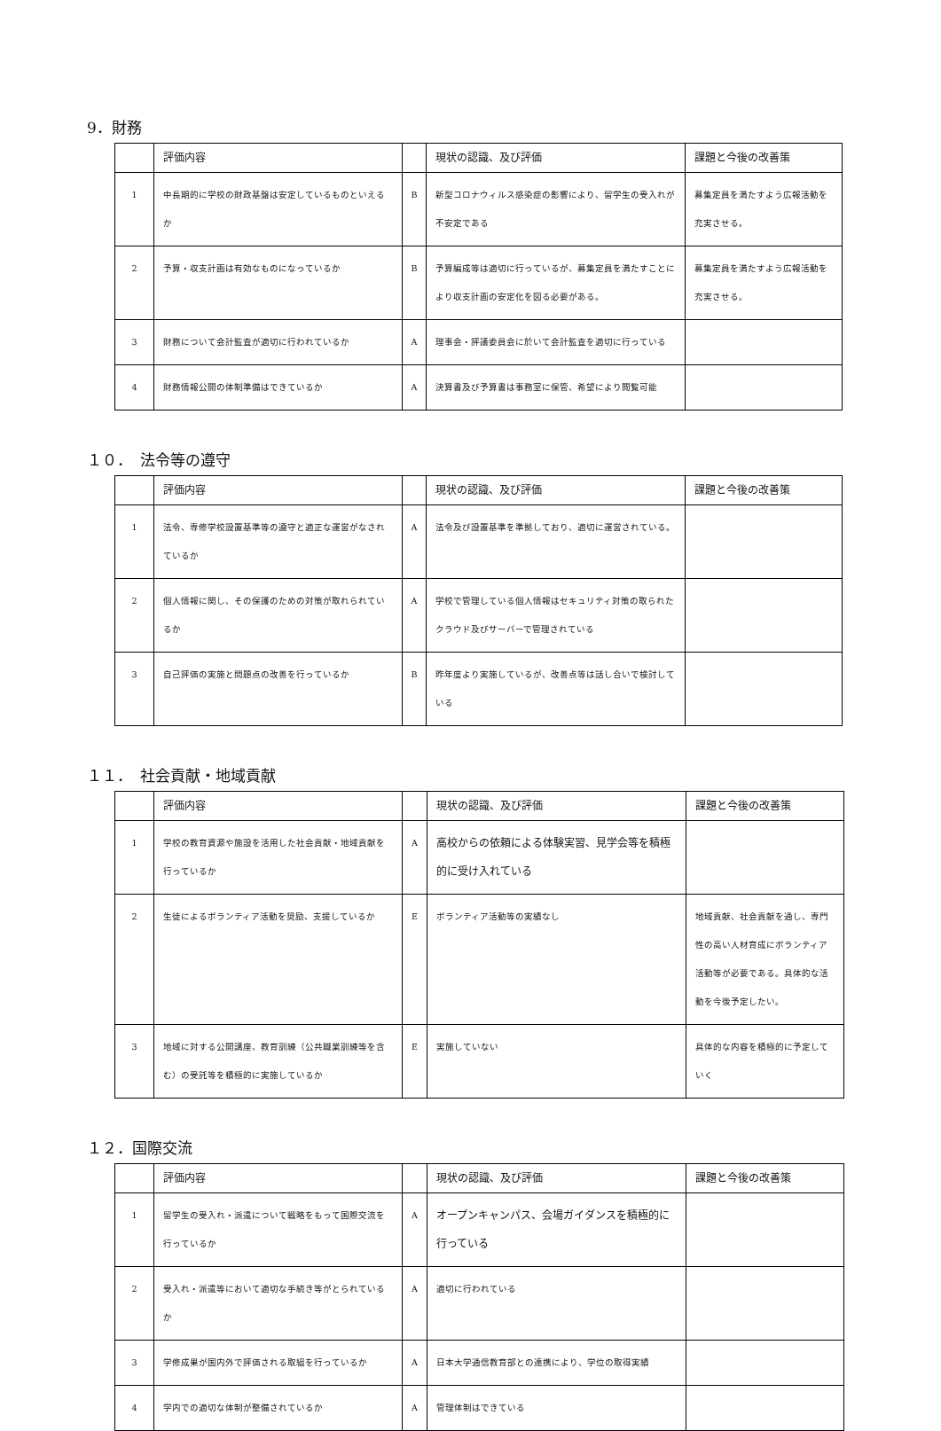9．財務
| | 評価内容 | | 現状の認識、及び評価 | 課題と今後の改善策 |
| 1 | 中長期的に学校の財政基盤は安定しているものといえるか | B | 新型コロナウィルス感染症の影響により、留学生の受入れが不安定である | 募集定員を満たすよう広報活動を充実させる。 |
| 2 | 予算・収支計画は有効なものになっているか | B | 予算編成等は適切に行っているが、募集定員を満たすことにより収支計画の安定化を図る必要がある。 | 募集定員を満たすよう広報活動を充実させる。 |
| 3 | 財務について会計監査が適切に行われているか | A | 理事会・評議委員会に於いて会計監査を適切に行っている | |
| 4 | 財務情報公開の体制準備はできているか | A | 決算書及び予算書は事務室に保管、希望により閲覧可能 | |
１０．　法令等の遵守
| | 評価内容 | | 現状の認識、及び評価 | 課題と今後の改善策 |
| 1 | 法令、専修学校設置基準等の遵守と適正な運営がなされているか | A | 法令及び設置基準を準拠しており、適切に運営されている。 | |
| 2 | 個人情報に関し、その保護のための対策が取れられているか | A | 学校で管理している個人情報はセキュリティ対策の取られたクラウド及びサーバーで管理されている | |
| 3 | 自己評価の実施と問題点の改善を行っているか | B | 昨年度より実施しているが、改善点等は話し合いで検討している | |
１１．　社会貢献・地域貢献
| | 評価内容 | | 現状の認識、及び評価 | 課題と今後の改善策 |
| 1 | 学校の教育資源や施設を活用した社会貢献・地域貢献を行っているか | A | 高校からの依頼による体験実習、見学会等を積極的に受け入れている | |
| 2 | 生徒によるボランティア活動を奨励、支援しているか | E | ボランティア活動等の実績なし | 地域貢献、社会貢献を通し、専門性の高い人材育成にボランティア活動等が必要である。具体的な活動を今後予定したい。 |
| 3 | 地域に対する公開講座、教育訓練（公共職業訓練等を含む）の受託等を積極的に実施しているか | E | 実施していない | 具体的な内容を積極的に予定していく |
１２．国際交流
| | 評価内容 | | 現状の認識、及び評価 | 課題と今後の改善策 |
| 1 | 留学生の受入れ・派遣について戦略をもって国際交流を行っているか | A | オープンキャンパス、会場ガイダンスを積極的に行っている | |
| 2 | 受入れ・派遣等において適切な手続き等がとられているか | A | 適切に行われている | |
| 3 | 学修成果が国内外で評価される取組を行っているか | A | 日本大学通信教育部との連携により、学位の取得実績 | |
| 4 | 学内での適切な体制が整備されているか | A | 管理体制はできている | |